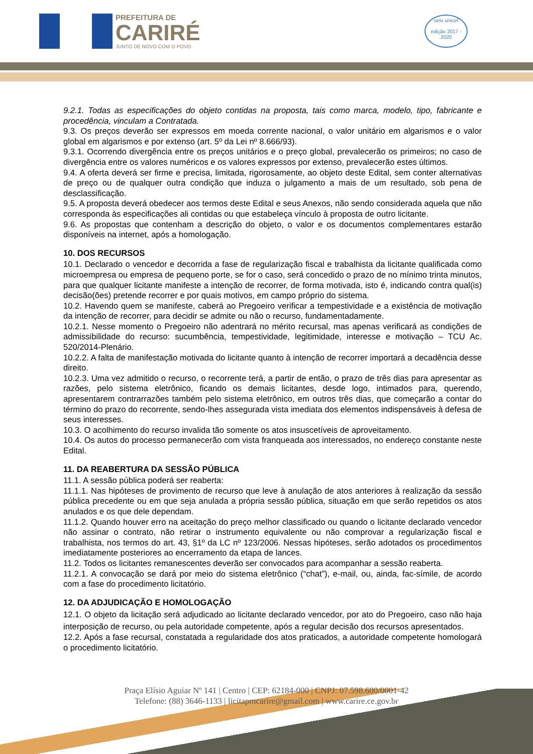PREFEITURA DE
CARIRÉ
JUNTO DE NOVO COM O POVO
selo unicef
edição 2017 - 2020
9.2.1. Todas as especificações do objeto contidas na proposta, tais como marca, modelo, tipo, fabricante e procedência, vinculam a Contratada.
9.3. Os preços deverão ser expressos em moeda corrente nacional, o valor unitário em algarismos e o valor global em algarismos e por extenso (art. 5º da Lei nº 8.666/93).
9.3.1. Ocorrendo divergência entre os preços unitários e o preço global, prevalecerão os primeiros; no caso de divergência entre os valores numéricos e os valores expressos por extenso, prevalecerão estes últimos.
9.4. A oferta deverá ser firme e precisa, limitada, rigorosamente, ao objeto deste Edital, sem conter alternativas de preço ou de qualquer outra condição que induza o julgamento a mais de um resultado, sob pena de desclassificação.
9.5. A proposta deverá obedecer aos termos deste Edital e seus Anexos, não sendo considerada aquela que não corresponda às especificações ali contidas ou que estabeleça vínculo à proposta de outro licitante.
9.6. As propostas que contenham a descrição do objeto, o valor e os documentos complementares estarão disponíveis na internet, após a homologação.
10. DOS RECURSOS
10.1. Declarado o vencedor e decorrida a fase de regularização fiscal e trabalhista da licitante qualificada como microempresa ou empresa de pequeno porte, se for o caso, será concedido o prazo de no mínimo trinta minutos, para que qualquer licitante manifeste a intenção de recorrer, de forma motivada, isto é, indicando contra qual(is) decisão(ões) pretende recorrer e por quais motivos, em campo próprio do sistema.
10.2. Havendo quem se manifeste, caberá ao Pregoeiro verificar a tempestividade e a existência de motivação da intenção de recorrer, para decidir se admite ou não o recurso, fundamentadamente.
10.2.1. Nesse momento o Pregoeiro não adentrará no mérito recursal, mas apenas verificará as condições de admissibilidade do recurso: sucumbência, tempestividade, legitimidade, interesse e motivação – TCU Ac. 520/2014-Plenário.
10.2.2. A falta de manifestação motivada do licitante quanto à intenção de recorrer importará a decadência desse direito.
10.2.3. Uma vez admitido o recurso, o recorrente terá, a partir de então, o prazo de três dias para apresentar as razões, pelo sistema eletrônico, ficando os demais licitantes, desde logo, intimados para, querendo, apresentarem contrarrazões também pelo sistema eletrônico, em outros três dias, que começarão a contar do término do prazo do recorrente, sendo-lhes assegurada vista imediata dos elementos indispensáveis à defesa de seus interesses.
10.3. O acolhimento do recurso invalida tão somente os atos insuscetíveis de aproveitamento.
10.4. Os autos do processo permanecerão com vista franqueada aos interessados, no endereço constante neste Edital.
11. DA REABERTURA DA SESSÃO PÚBLICA
11.1. A sessão pública poderá ser reaberta:
11.1.1. Nas hipóteses de provimento de recurso que leve à anulação de atos anteriores à realização da sessão pública precedente ou em que seja anulada a própria sessão pública, situação em que serão repetidos os atos anulados e os que dele dependam.
11.1.2. Quando houver erro na aceitação do preço melhor classificado ou quando o licitante declarado vencedor não assinar o contrato, não retirar o instrumento equivalente ou não comprovar a regularização fiscal e trabalhista, nos termos do art. 43, §1º da LC nº 123/2006. Nessas hipóteses, serão adotados os procedimentos imediatamente posteriores ao encerramento da etapa de lances.
11.2. Todos os licitantes remanescentes deverão ser convocados para acompanhar a sessão reaberta.
11.2.1. A convocação se dará por meio do sistema eletrônico (“chat”), e-mail, ou, ainda, fac-símile, de acordo com a fase do procedimento licitatório.
12. DA ADJUDICAÇÃO E HOMOLOGAÇÃO
12.1. O objeto da licitação será adjudicado ao licitante declarado vencedor, por ato do Pregoeiro, caso não haja interposição de recurso, ou pela autoridade competente, após a regular decisão dos recursos apresentados.
12.2. Após a fase recursal, constatada a regularidade dos atos praticados, a autoridade competente homologará o procedimento licitatório.
Praça Elísio Aguiar Nº 141 | Centro | CEP: 62184-000 | CNPJ: 07.598.600/0001-42
Telefone: (88) 3646-1133 | licitapmcarire@gmail.com | www.carire.ce.gov.br